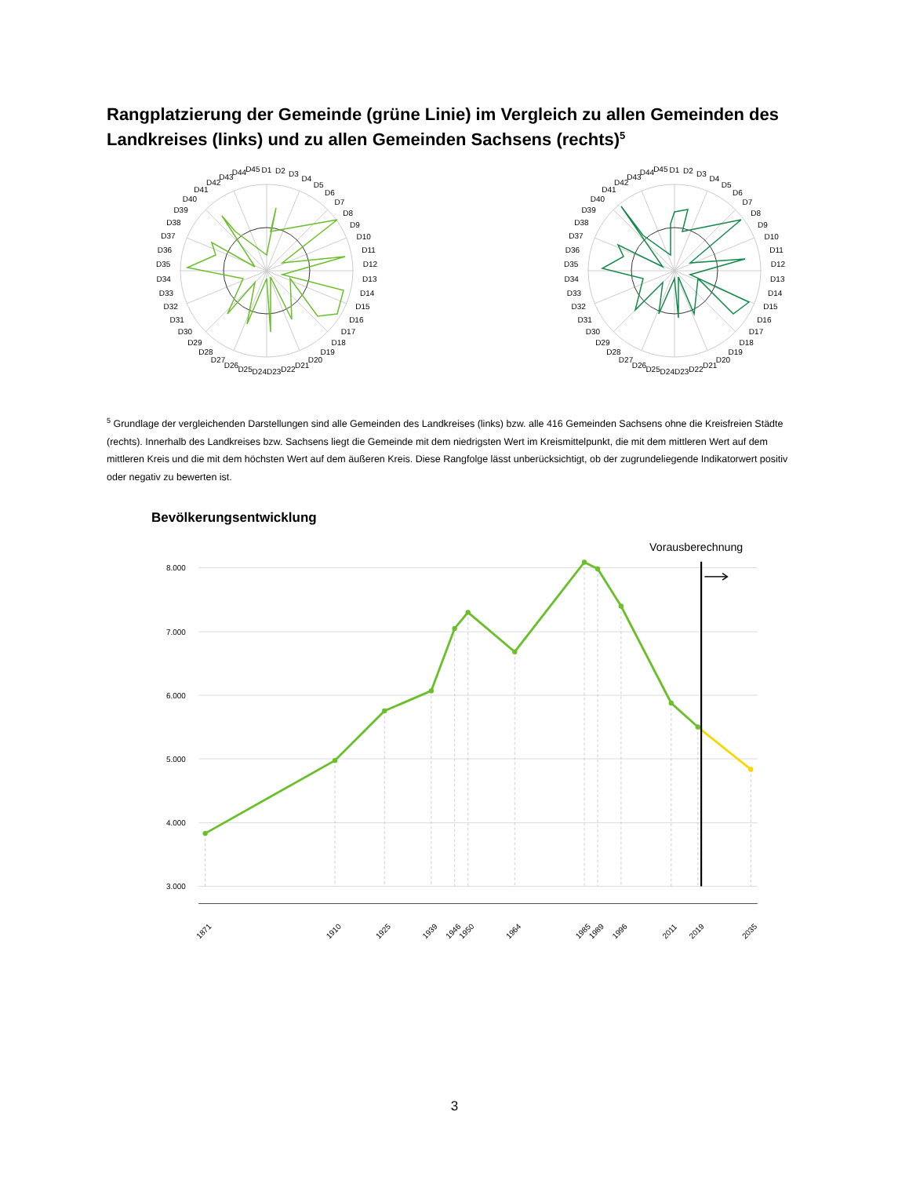Rangplatzierung der Gemeinde (grüne Linie) im Vergleich zu allen Gemeinden des Landkreises (links) und zu allen Gemeinden Sachsens (rechts)<sup>5</sup>
D1
D2
D3
D4
D5
D6
D7
D8
D9
D10
D11
D12
D13
D14
D15
D16
D17
D18
D19
D20
D21
D22
D23
D24
D25
D26
D27
D28
D29
D30
D31
D32
D33
D34
D35
D36
D37
D38
D39
D40
D41
D42
D43
D44
D45
D1
D2
D3
D4
D5
D6
D7
D8
D9
D10
D11
D12
D13
D14
D15
D16
D17
D18
D19
D20
D21
D22
D23
D24
D25
D26
D27
D28
D29
D30
D31
D32
D33
D34
D35
D36
D37
D38
D39
D40
D41
D42
D43
D44
D45
<sup>5</sup> Grundlage der vergleichenden Darstellungen sind alle Gemeinden des Landkreises (links) bzw. alle 416 Gemeinden Sachsens ohne die Kreisfreien Städte (rechts). Innerhalb des Landkreises bzw. Sachsens liegt die Gemeinde mit dem niedrigsten Wert im Kreismittelpunkt, die mit dem mittleren Wert auf dem mittleren Kreis und die mit dem höchsten Wert auf dem äußeren Kreis. Diese Rangfolge lässt unberücksichtigt, ob der zugrundeliegende Indikatorwert positiv oder negativ zu bewerten ist.
Bevölkerungsentwicklung
8.000
7.000
6.000
5.000
4.000
3.000
Vorausberechnung
1871
1910
1925
1939
1946
1950
1964
1985
1989
1996
2011
2019
2035
3